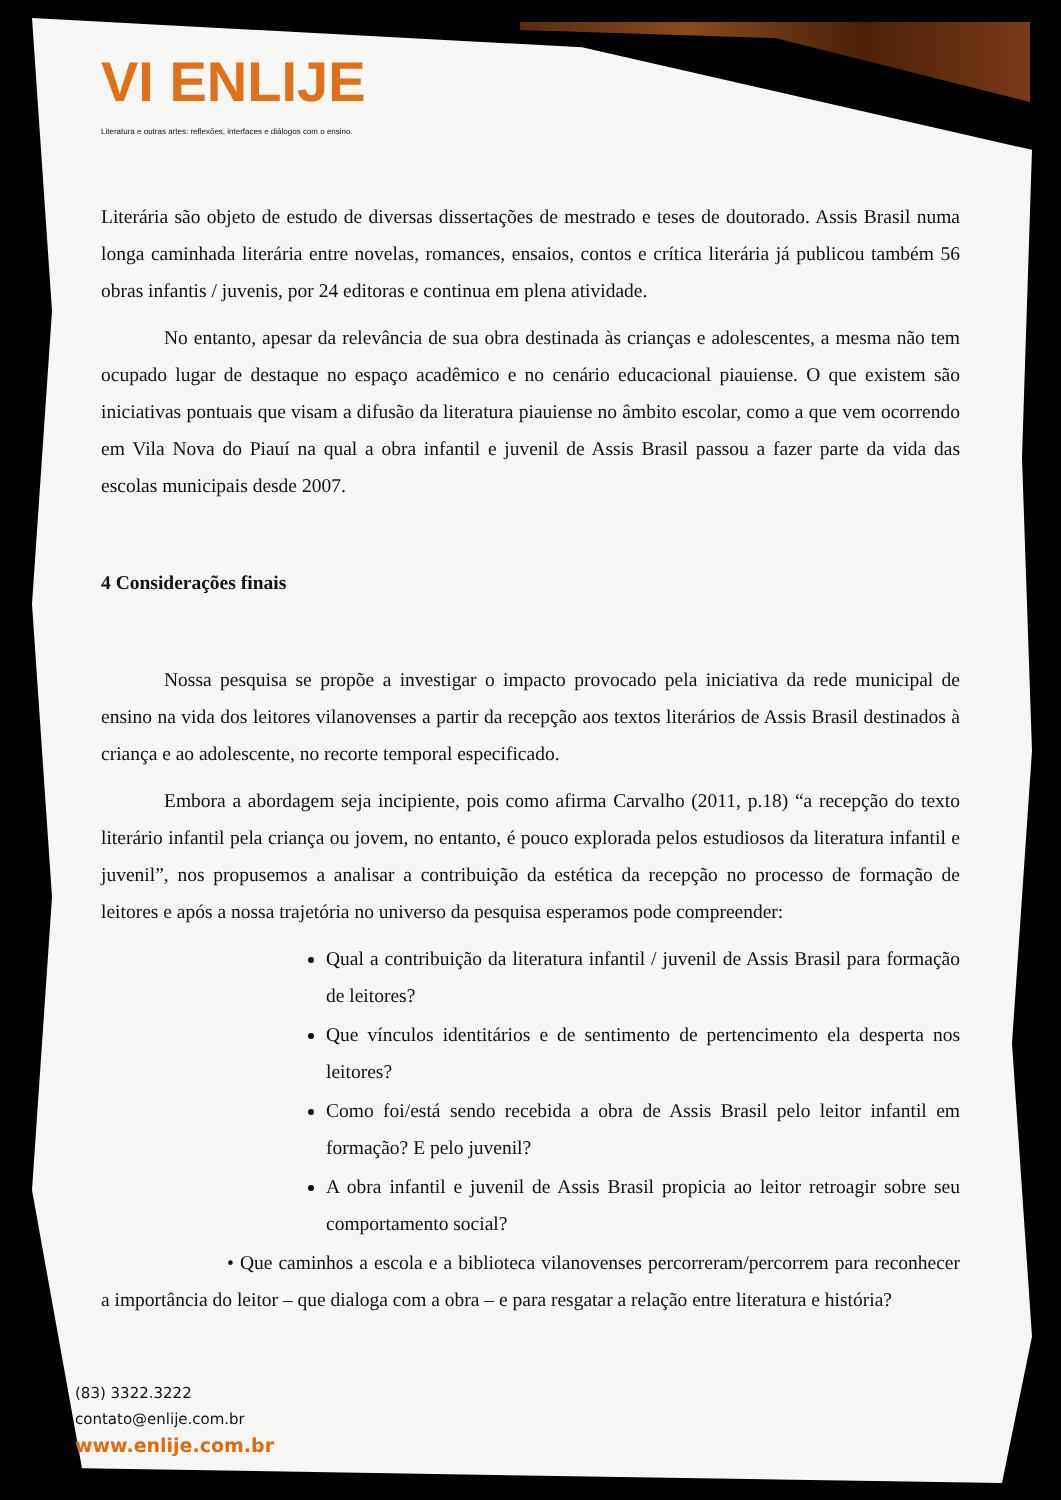VI ENLIJE
Literatura e outras artes: reflexões, interfaces e diálogos com o ensino.
Literária são objeto de estudo de diversas dissertações de mestrado e teses de doutorado. Assis Brasil numa longa caminhada literária entre novelas, romances, ensaios, contos e crítica literária já publicou também 56 obras infantis / juvenis, por 24 editoras e continua em plena atividade.
No entanto, apesar da relevância de sua obra destinada às crianças e adolescentes, a mesma não tem ocupado lugar de destaque no espaço acadêmico e no cenário educacional piauiense. O que existem são iniciativas pontuais que visam a difusão da literatura piauiense no âmbito escolar, como a que vem ocorrendo em Vila Nova do Piauí na qual a obra infantil e juvenil de Assis Brasil passou a fazer parte da vida das escolas municipais desde 2007.
4 Considerações finais
Nossa pesquisa se propõe a investigar o impacto provocado pela iniciativa da rede municipal de ensino na vida dos leitores vilanovenses a partir da recepção aos textos literários de Assis Brasil destinados à criança e ao adolescente, no recorte temporal especificado.
Embora a abordagem seja incipiente, pois como afirma Carvalho (2011, p.18) “a recepção do texto literário infantil pela criança ou jovem, no entanto, é pouco explorada pelos estudiosos da literatura infantil e juvenil”, nos propusemos a analisar a contribuição da estética da recepção no processo de formação de leitores e após a nossa trajetória no universo da pesquisa esperamos pode compreender:
Qual a contribuição da literatura infantil / juvenil de Assis Brasil para formação de leitores?
Que vínculos identitários e de sentimento de pertencimento ela desperta nos leitores?
Como foi/está sendo recebida a obra de Assis Brasil pelo leitor infantil em formação? E pelo juvenil?
A obra infantil e juvenil de Assis Brasil propicia ao leitor retroagir sobre seu comportamento social?
• Que caminhos a escola e a biblioteca vilanovenses percorreram/percorrem para reconhecer a importância do leitor – que dialoga com a obra – e para resgatar a relação entre literatura e história?
(83) 3322.3222
contato@enlije.com.br
www.enlije.com.br